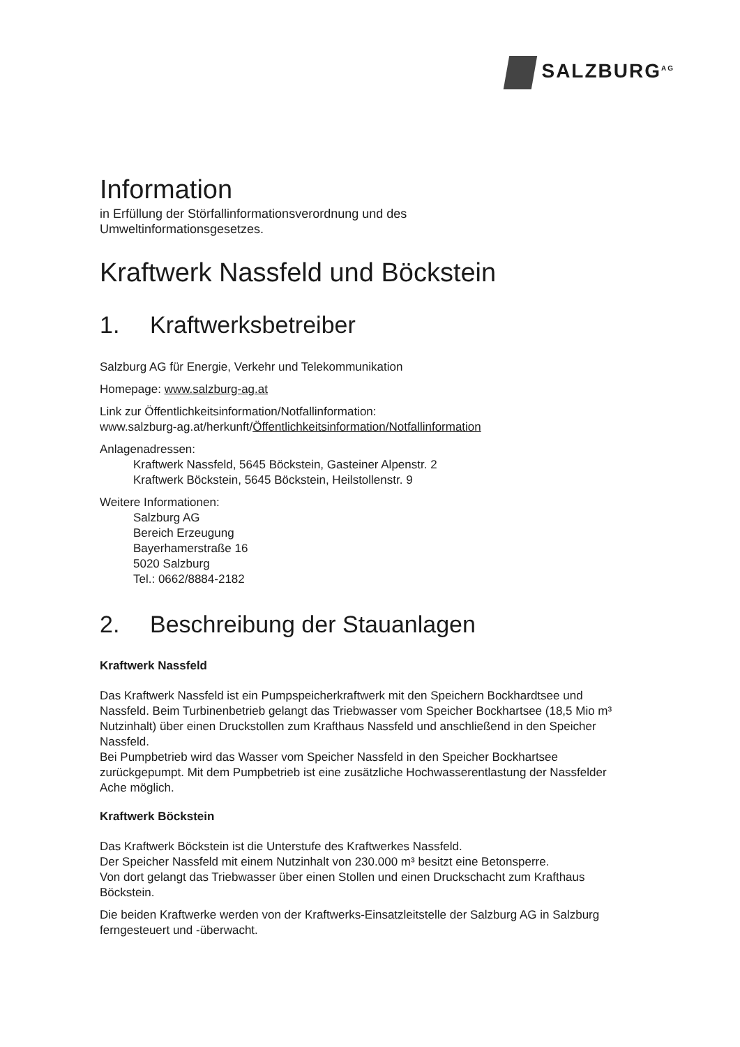SALZBURG<sup>AG</sup>
Information
in Erfüllung der Störfallinformationsverordnung und des
Umweltinformationsgesetzes.
Kraftwerk Nassfeld und Böckstein
1. Kraftwerksbetreiber
Salzburg AG für Energie, Verkehr und Telekommunikation
Homepage: www.salzburg-ag.at
Link zur Öffentlichkeitsinformation/Notfallinformation:
www.salzburg-ag.at/herkunft/Öffentlichkeitsinformation/Notfallinformation
Anlagenadressen:
Kraftwerk Nassfeld, 5645 Böckstein, Gasteiner Alpenstr. 2
Kraftwerk Böckstein, 5645 Böckstein, Heilstollenstr. 9
Weitere Informationen:
Salzburg AG
Bereich Erzeugung
Bayerhamerstraße 16
5020 Salzburg
Tel.: 0662/8884-2182
2. Beschreibung der Stauanlagen
Kraftwerk Nassfeld
Das Kraftwerk Nassfeld ist ein Pumpspeicherkraftwerk mit den Speichern Bockhardtsee und Nassfeld. Beim Turbinenbetrieb gelangt das Triebwasser vom Speicher Bockhartsee (18,5 Mio m³ Nutzinhalt) über einen Druckstollen zum Krafthaus Nassfeld und anschließend in den Speicher Nassfeld.
Bei Pumpbetrieb wird das Wasser vom Speicher Nassfeld in den Speicher Bockhartsee zurückgepumpt. Mit dem Pumpbetrieb ist eine zusätzliche Hochwasserentlastung der Nassfelder Ache möglich.
Kraftwerk Böckstein
Das Kraftwerk Böckstein ist die Unterstufe des Kraftwerkes Nassfeld.
Der Speicher Nassfeld mit einem Nutzinhalt von 230.000 m³ besitzt eine Betonsperre.
Von dort gelangt das Triebwasser über einen Stollen und einen Druckschacht zum Krafthaus Böckstein.
Die beiden Kraftwerke werden von der Kraftwerks-Einsatzleitstelle der Salzburg AG in Salzburg ferngesteuert und -überwacht.